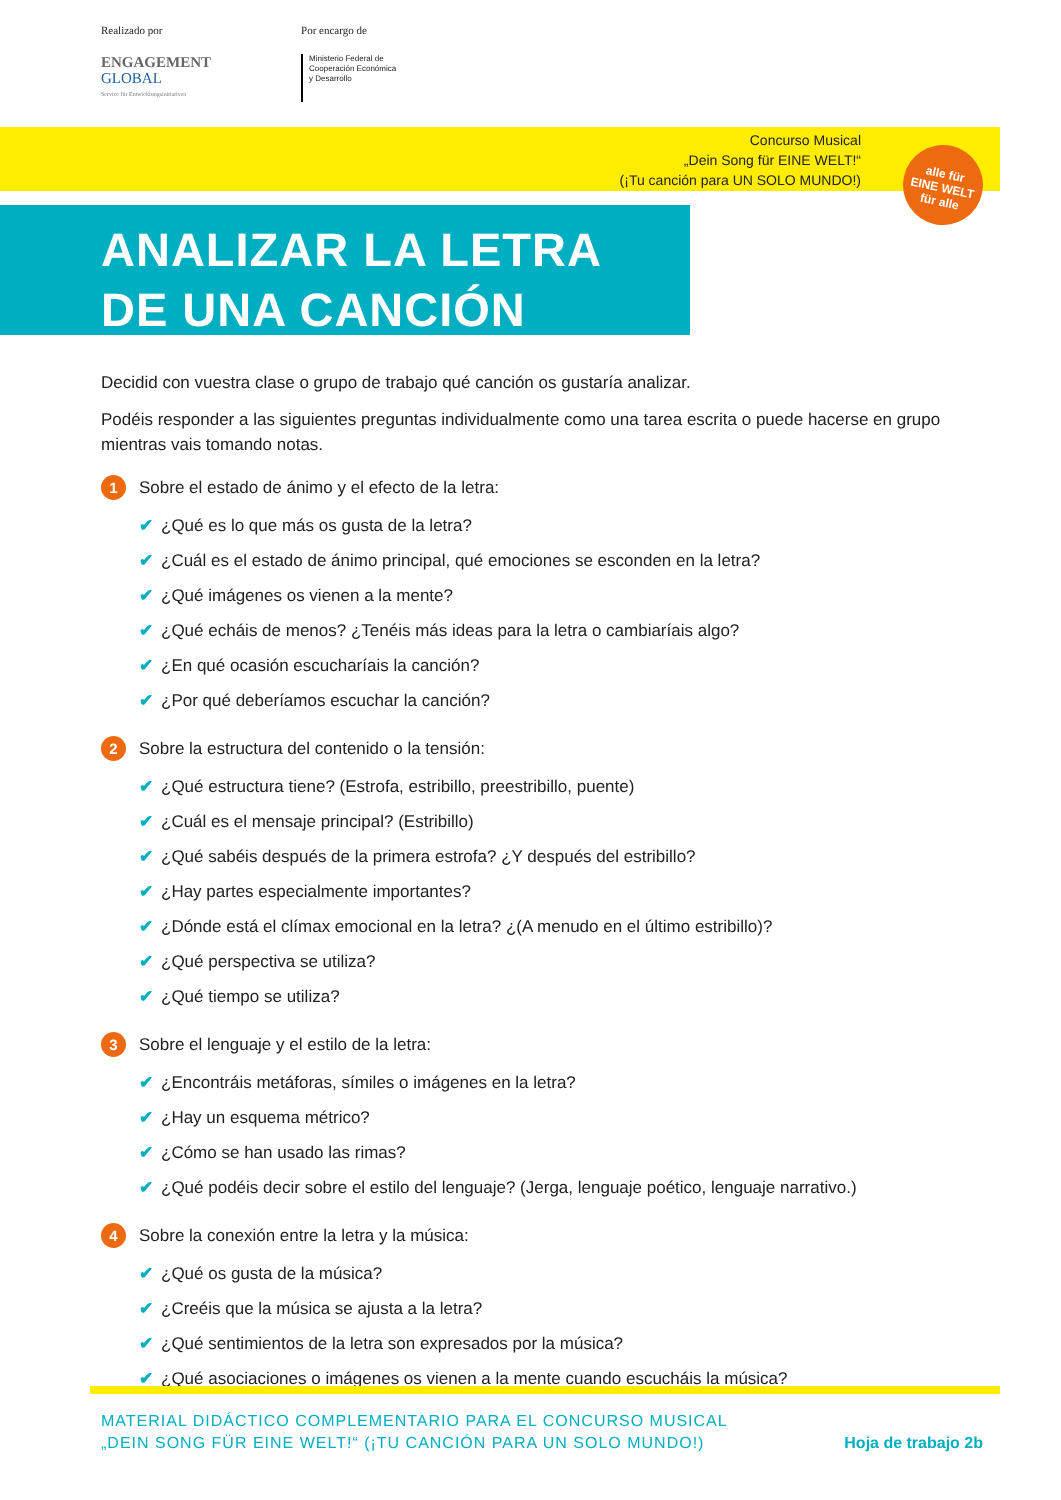Realizado por
ENGAGEMENT
GLOBAL
Service für Entwicklungsinitiativen
Por encargo de
Ministerio Federal de
Cooperación Económica
y Desarrollo
Concurso Musical
„Dein Song für EINE WELT!“
(¡Tu canción para UN SOLO MUNDO!)
alle für
EINE WELT
für alle
ANALIZAR LA LETRA
DE UNA CANCIÓN
Decidid con vuestra clase o grupo de trabajo qué canción os gustaría analizar.
Podéis responder a las siguientes preguntas individualmente como una tarea escrita o puede hacerse en grupo mientras vais tomando notas.
1 Sobre el estado de ánimo y el efecto de la letra:
✔ ¿Qué es lo que más os gusta de la letra?
✔ ¿Cuál es el estado de ánimo principal, qué emociones se esconden en la letra?
✔ ¿Qué imágenes os vienen a la mente?
✔ ¿Qué echáis de menos? ¿Tenéis más ideas para la letra o cambiaríais algo?
✔ ¿En qué ocasión escucharíais la canción?
✔ ¿Por qué deberíamos escuchar la canción?
2 Sobre la estructura del contenido o la tensión:
✔ ¿Qué estructura tiene? (Estrofa, estribillo, preestribillo, puente)
✔ ¿Cuál es el mensaje principal? (Estribillo)
✔ ¿Qué sabéis después de la primera estrofa? ¿Y después del estribillo?
✔ ¿Hay partes especialmente importantes?
✔ ¿Dónde está el clímax emocional en la letra? ¿(A menudo en el último estribillo)?
✔ ¿Qué perspectiva se utiliza?
✔ ¿Qué tiempo se utiliza?
3 Sobre el lenguaje y el estilo de la letra:
✔ ¿Encontráis metáforas, símiles o imágenes en la letra?
✔ ¿Hay un esquema métrico?
✔ ¿Cómo se han usado las rimas?
✔ ¿Qué podéis decir sobre el estilo del lenguaje? (Jerga, lenguaje poético, lenguaje narrativo.)
4 Sobre la conexión entre la letra y la música:
✔ ¿Qué os gusta de la música?
✔ ¿Creéis que la música se ajusta a la letra?
✔ ¿Qué sentimientos de la letra son expresados por la música?
✔ ¿Qué asociaciones o imágenes os vienen a la mente cuando escucháis la música?
MATERIAL DIDÁCTICO COMPLEMENTARIO PARA EL CONCURSO MUSICAL
„DEIN SONG FÜR EINE WELT!“ (¡TU CANCIÓN PARA UN SOLO MUNDO!)
Hoja de trabajo 2b